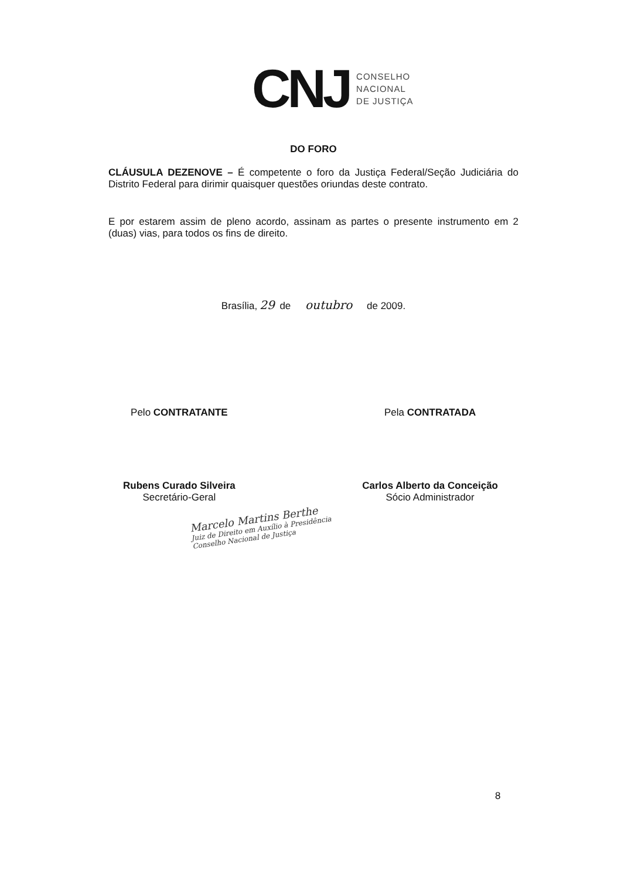CNJ
CONSELHO
NACIONAL
DE JUSTIÇA
DO FORO
CLÁUSULA DEZENOVE – É competente o foro da Justiça Federal/Seção Judiciária do Distrito Federal para dirimir quaisquer questões oriundas deste contrato.
E por estarem assim de pleno acordo, assinam as partes o presente instrumento em 2 (duas) vias, para todos os fins de direito.
Brasília, 29 de outubro de 2009.
Pelo CONTRATANTE
Rubens Curado Silveira
Secretário-Geral
Pela CONTRATADA
Carlos Alberto da Conceição
Sócio Administrador
Marcelo Martins Berthe
Juiz de Direito em Auxílio à Presidência
Conselho Nacional de Justiça
8